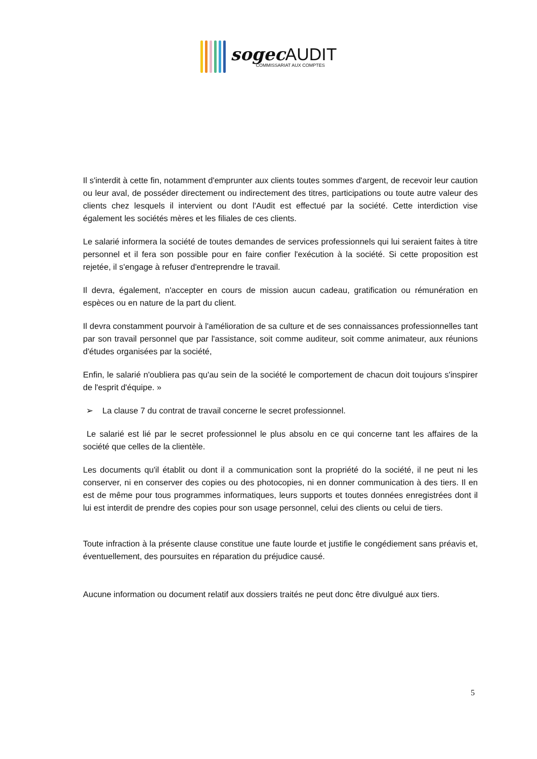sogec AUDIT
COMMISSARIAT AUX COMPTES
Il s'interdit à cette fin, notamment d'emprunter aux clients toutes sommes d'argent, de recevoir leur caution ou leur aval, de posséder directement ou indirectement des titres, participations ou toute autre valeur des clients chez lesquels il intervient ou dont l'Audit est effectué par la société. Cette interdiction vise également les sociétés mères et les filiales de ces clients.
Le salarié informera la société de toutes demandes de services professionnels qui lui seraient faites à titre personnel et il fera son possible pour en faire confier l'exécution à la société. Si cette proposition est rejetée, il s'engage à refuser d'entreprendre le travail.
Il devra, également, n'accepter en cours de mission aucun cadeau, gratification ou rémunération en espèces ou en nature de la part du client.
Il devra constamment pourvoir à l'amélioration de sa culture et de ses connaissances professionnelles tant par son travail personnel que par l'assistance, soit comme auditeur, soit comme animateur, aux réunions d'études organisées par la société,
Enfin, le salarié n'oubliera pas qu'au sein de la société le comportement de chacun doit toujours s'inspirer de l'esprit d'équipe. »
➢ La clause 7 du contrat de travail concerne le secret professionnel.
Le salarié est lié par le secret professionnel le plus absolu en ce qui concerne tant les affaires de la société que celles de la clientèle.
Les documents qu'il établit ou dont il a communication sont la propriété do la société, il ne peut ni les conserver, ni en conserver des copies ou des photocopies, ni en donner communication à des tiers. Il en est de même pour tous programmes informatiques, leurs supports et toutes données enregistrées dont il lui est interdit de prendre des copies pour son usage personnel, celui des clients ou celui de tiers.
Toute infraction à la présente clause constitue une faute lourde et justifie le congédiement sans préavis et, éventuellement, des poursuites en réparation du préjudice causé.
Aucune information ou document relatif aux dossiers traités ne peut donc être divulgué aux tiers.
5